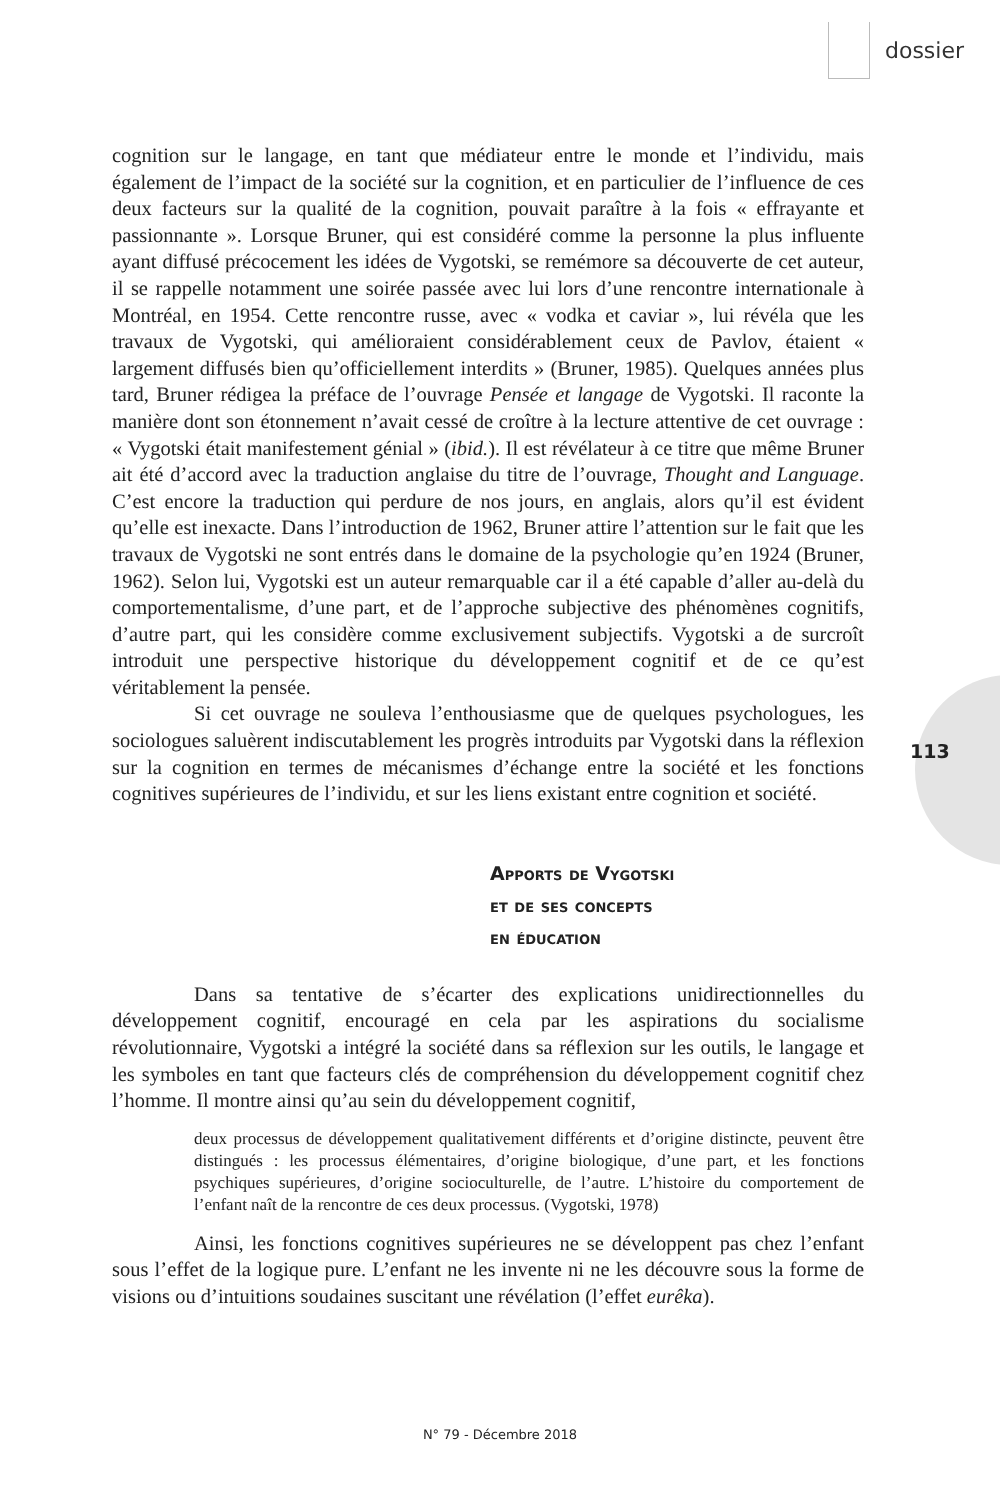dossier
113
cognition sur le langage, en tant que médiateur entre le monde et l’individu, mais également de l’impact de la société sur la cognition, et en particulier de l’influence de ces deux facteurs sur la qualité de la cognition, pouvait paraître à la fois « effrayante et passionnante ». Lorsque Bruner, qui est considéré comme la personne la plus influente ayant diffusé précocement les idées de Vygotski, se remémore sa découverte de cet auteur, il se rappelle notamment une soirée passée avec lui lors d’une rencontre internationale à Montréal, en 1954. Cette rencontre russe, avec « vodka et caviar », lui révéla que les travaux de Vygotski, qui amélioraient considérablement ceux de Pavlov, étaient « largement diffusés bien qu’officiellement interdits » (Bruner, 1985). Quelques années plus tard, Bruner rédigea la préface de l’ouvrage Pensée et langage de Vygotski. Il raconte la manière dont son étonnement n’avait cessé de croître à la lecture attentive de cet ouvrage : « Vygotski était manifestement génial » (ibid.). Il est révélateur à ce titre que même Bruner ait été d’accord avec la traduction anglaise du titre de l’ouvrage, Thought and Language. C’est encore la traduction qui perdure de nos jours, en anglais, alors qu’il est évident qu’elle est inexacte. Dans l’introduction de 1962, Bruner attire l’attention sur le fait que les travaux de Vygotski ne sont entrés dans le domaine de la psychologie qu’en 1924 (Bruner, 1962). Selon lui, Vygotski est un auteur remarquable car il a été capable d’aller au-delà du comportementalisme, d’une part, et de l’approche subjective des phénomènes cognitifs, d’autre part, qui les considère comme exclusivement subjectifs. Vygotski a de surcroît introduit une perspective historique du développement cognitif et de ce qu’est véritablement la pensée.
Si cet ouvrage ne souleva l’enthousiasme que de quelques psychologues, les sociologues saluèrent indiscutablement les progrès introduits par Vygotski dans la réflexion sur la cognition en termes de mécanismes d’échange entre la société et les fonctions cognitives supérieures de l’individu, et sur les liens existant entre cognition et société.
Apports de Vygotski
et de ses concepts
en éducation
Dans sa tentative de s’écarter des explications unidirectionnelles du développement cognitif, encouragé en cela par les aspirations du socialisme révolutionnaire, Vygotski a intégré la société dans sa réflexion sur les outils, le langage et les symboles en tant que facteurs clés de compréhension du développement cognitif chez l’homme. Il montre ainsi qu’au sein du développement cognitif,
deux processus de développement qualitativement différents et d’origine distincte, peuvent être distingués : les processus élémentaires, d’origine biologique, d’une part, et les fonctions psychiques supérieures, d’origine socioculturelle, de l’autre. L’histoire du comportement de l’enfant naît de la rencontre de ces deux processus. (Vygotski, 1978)
Ainsi, les fonctions cognitives supérieures ne se développent pas chez l’enfant sous l’effet de la logique pure. L’enfant ne les invente ni ne les découvre sous la forme de visions ou d’intuitions soudaines suscitant une révélation (l’effet eurêka).
N° 79 - Décembre 2018